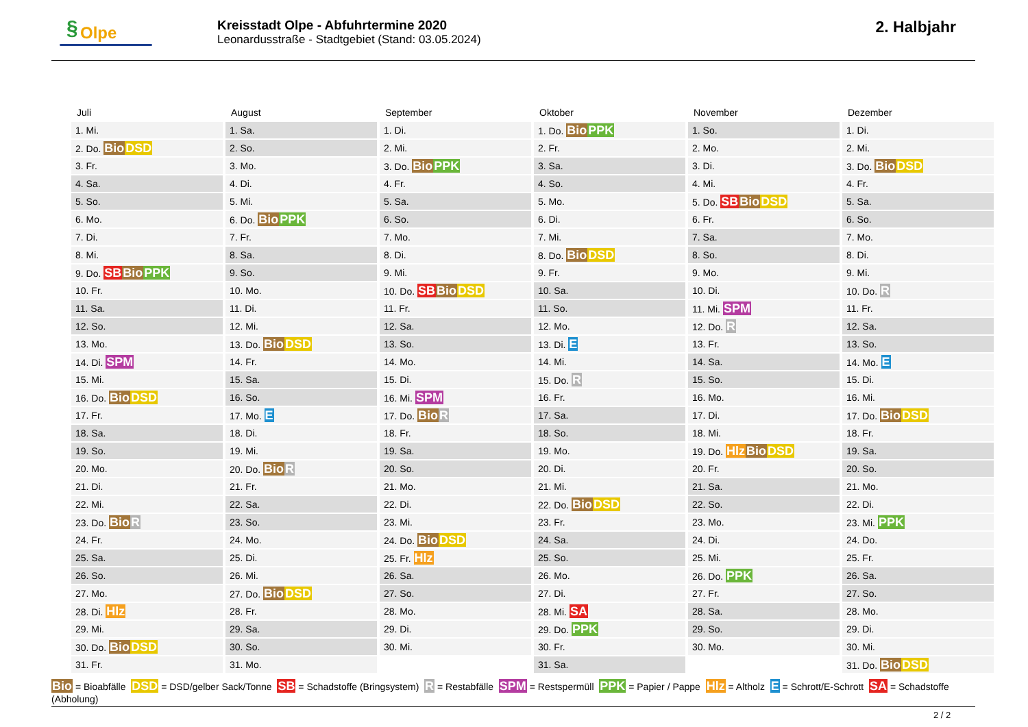§ Olpe
Kreisstadt Olpe - Abfuhrtermine 2020
Leonardusstraße - Stadtgebiet (Stand: 03.05.2024)
2. Halbjahr
| Juli | August | September | Oktober | November | Dezember |
| --- | --- | --- | --- | --- | --- |
| 1. Mi. | 1. Sa. | 1. Di. | 1. Do. Bio PPK | 1. So. | 1. Di. |
| 2. Do. Bio DSD | 2. So. | 2. Mi. | 2. Fr. | 2. Mo. | 2. Mi. |
| 3. Fr. | 3. Mo. | 3. Do. Bio PPK | 3. Sa. | 3. Di. | 3. Do. Bio DSD |
| 4. Sa. | 4. Di. | 4. Fr. | 4. So. | 4. Mi. | 4. Fr. |
| 5. So. | 5. Mi. | 5. Sa. | 5. Mo. | 5. Do. SB Bio DSD | 5. Sa. |
| 6. Mo. | 6. Do. Bio PPK | 6. So. | 6. Di. | 6. Fr. | 6. So. |
| 7. Di. | 7. Fr. | 7. Mo. | 7. Mi. | 7. Sa. | 7. Mo. |
| 8. Mi. | 8. Sa. | 8. Di. | 8. Do. Bio DSD | 8. So. | 8. Di. |
| 9. Do. SB Bio PPK | 9. So. | 9. Mi. | 9. Fr. | 9. Mo. | 9. Mi. |
| 10. Fr. | 10. Mo. | 10. Do. SB Bio DSD | 10. Sa. | 10. Di. | 10. Do. R |
| 11. Sa. | 11. Di. | 11. Fr. | 11. So. | 11. Mi. SPM | 11. Fr. |
| 12. So. | 12. Mi. | 12. Sa. | 12. Mo. | 12. Do. R | 12. Sa. |
| 13. Mo. | 13. Do. Bio DSD | 13. So. | 13. Di. E | 13. Fr. | 13. So. |
| 14. Di. SPM | 14. Fr. | 14. Mo. | 14. Mi. | 14. Sa. | 14. Mo. E |
| 15. Mi. | 15. Sa. | 15. Di. | 15. Do. R | 15. So. | 15. Di. |
| 16. Do. Bio DSD | 16. So. | 16. Mi. SPM | 16. Fr. | 16. Mo. | 16. Mi. |
| 17. Fr. | 17. Mo. E | 17. Do. Bio R | 17. Sa. | 17. Di. | 17. Do. Bio DSD |
| 18. Sa. | 18. Di. | 18. Fr. | 18. So. | 18. Mi. | 18. Fr. |
| 19. So. | 19. Mi. | 19. Sa. | 19. Mo. | 19. Do. Hlz Bio DSD | 19. Sa. |
| 20. Mo. | 20. Do. Bio R | 20. So. | 20. Di. | 20. Fr. | 20. So. |
| 21. Di. | 21. Fr. | 21. Mo. | 21. Mi. | 21. Sa. | 21. Mo. |
| 22. Mi. | 22. Sa. | 22. Di. | 22. Do. Bio DSD | 22. So. | 22. Di. |
| 23. Do. Bio R | 23. So. | 23. Mi. | 23. Fr. | 23. Mo. | 23. Mi. PPK |
| 24. Fr. | 24. Mo. | 24. Do. Bio DSD | 24. Sa. | 24. Di. | 24. Do. |
| 25. Sa. | 25. Di. | 25. Fr. Hlz | 25. So. | 25. Mi. | 25. Fr. |
| 26. So. | 26. Mi. | 26. Sa. | 26. Mo. | 26. Do. PPK | 26. Sa. |
| 27. Mo. | 27. Do. Bio DSD | 27. So. | 27. Di. | 27. Fr. | 27. So. |
| 28. Di. Hlz | 28. Fr. | 28. Mo. | 28. Mi. SA | 28. Sa. | 28. Mo. |
| 29. Mi. | 29. Sa. | 29. Di. | 29. Do. PPK | 29. So. | 29. Di. |
| 30. Do. Bio DSD | 30. So. | 30. Mi. | 30. Fr. | 30. Mo. | 30. Mi. |
| 31. Fr. | 31. Mo. | | 31. Sa. | | 31. Do. Bio DSD |
Bio = Bioabfälle DSD = DSD/gelber Sack/Tonne SB = Schadstoffe (Bringsystem) R = Restabfälle SPM = Restspermüll PPK = Papier / Pappe Hlz = Altholz E = Schrott/E-Schrott SA = Schadstoffe (Abholung)
2 / 2